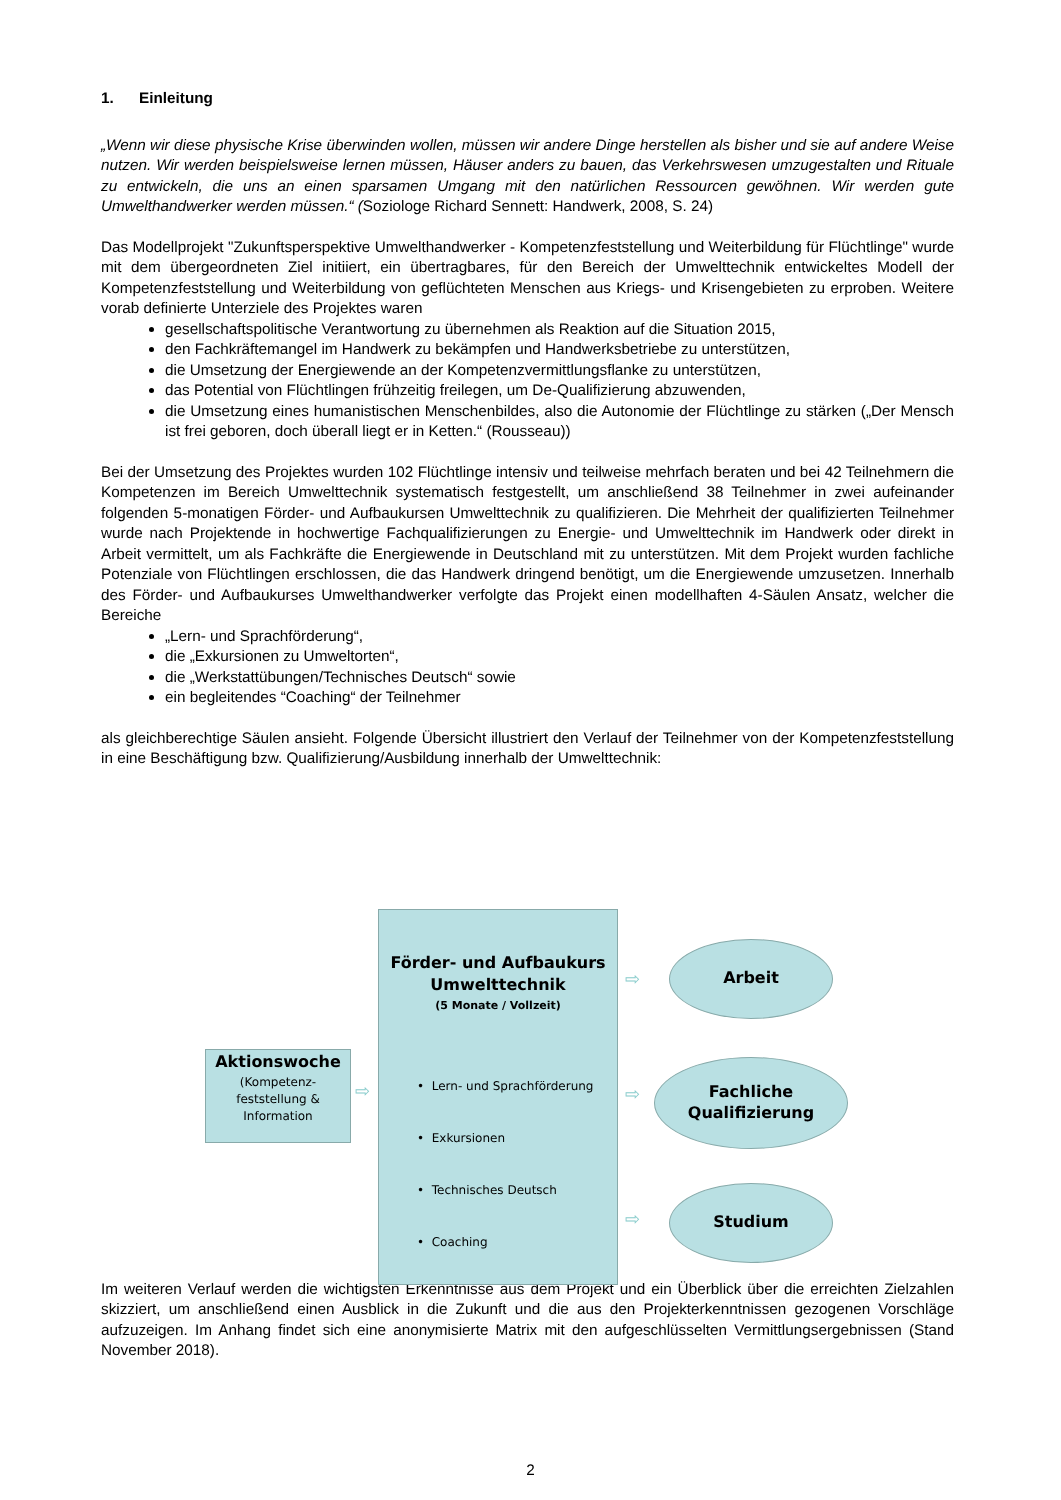1. Einleitung
„Wenn wir diese physische Krise überwinden wollen, müssen wir andere Dinge herstellen als bisher und sie auf andere Weise nutzen. Wir werden beispielsweise lernen müssen, Häuser anders zu bauen, das Verkehrswesen umzugestalten und Rituale zu entwickeln, die uns an einen sparsamen Umgang mit den natürlichen Ressourcen gewöhnen. Wir werden gute Umwelthandwerker werden müssen.“ (Soziologe Richard Sennett: Handwerk, 2008, S. 24)
Das Modellprojekt "Zukunftsperspektive Umwelthandwerker - Kompetenzfeststellung und Weiterbildung für Flüchtlinge" wurde mit dem übergeordneten Ziel initiiert, ein übertragbares, für den Bereich der Umwelttechnik entwickeltes Modell der Kompetenzfeststellung und Weiterbildung von geflüchteten Menschen aus Kriegs- und Krisengebieten zu erproben. Weitere vorab definierte Unterziele des Projektes waren
gesellschaftspolitische Verantwortung zu übernehmen als Reaktion auf die Situation 2015,
den Fachkräftemangel im Handwerk zu bekämpfen und Handwerksbetriebe zu unterstützen,
die Umsetzung der Energiewende an der Kompetenzvermittlungsflanke zu unterstützen,
das Potential von Flüchtlingen frühzeitig freilegen, um De-Qualifizierung abzuwenden,
die Umsetzung eines humanistischen Menschenbildes, also die Autonomie der Flüchtlinge zu stärken („Der Mensch ist frei geboren, doch überall liegt er in Ketten.“ (Rousseau))
Bei der Umsetzung des Projektes wurden 102 Flüchtlinge intensiv und teilweise mehrfach beraten und bei 42 Teilnehmern die Kompetenzen im Bereich Umwelttechnik systematisch festgestellt, um anschließend 38 Teilnehmer in zwei aufeinander folgenden 5-monatigen Förder- und Aufbaukursen Umwelttechnik zu qualifizieren. Die Mehrheit der qualifizierten Teilnehmer wurde nach Projektende in hochwertige Fachqualifizierungen zu Energie- und Umwelttechnik im Handwerk oder direkt in Arbeit vermittelt, um als Fachkräfte die Energiewende in Deutschland mit zu unterstützen. Mit dem Projekt wurden fachliche Potenziale von Flüchtlingen erschlossen, die das Handwerk dringend benötigt, um die Energiewende umzusetzen. Innerhalb des Förder- und Aufbaukurses Umwelthandwerker verfolgte das Projekt einen modellhaften 4-Säulen Ansatz, welcher die Bereiche
„Lern- und Sprachförderung“,
die „Exkursionen zu Umweltorten“,
die „Werkstattübungen/Technisches Deutsch“ sowie
ein begleitendes “Coaching“ der Teilnehmer
als gleichberechtige Säulen ansieht. Folgende Übersicht illustriert den Verlauf der Teilnehmer von der Kompetenzfeststellung in eine Beschäftigung bzw. Qualifizierung/Ausbildung innerhalb der Umwelttechnik:
Aktionswoche
(Kompetenz-
feststellung &
Information
⇨
Förder- und Aufbaukurs
Umwelttechnik
(5 Monate / Vollzeit)
• Lern- und Sprachförderung
• Exkursionen
• Technisches Deutsch
• Coaching
⇨
⇨
⇨
Arbeit
Fachliche
Qualifizierung
Studium
Im weiteren Verlauf werden die wichtigsten Erkenntnisse aus dem Projekt und ein Überblick über die erreichten Zielzahlen skizziert, um anschließend einen Ausblick in die Zukunft und die aus den Projekterkenntnissen gezogenen Vorschläge aufzuzeigen. Im Anhang findet sich eine anonymisierte Matrix mit den aufgeschlüsselten Vermittlungsergebnissen (Stand November 2018).
2